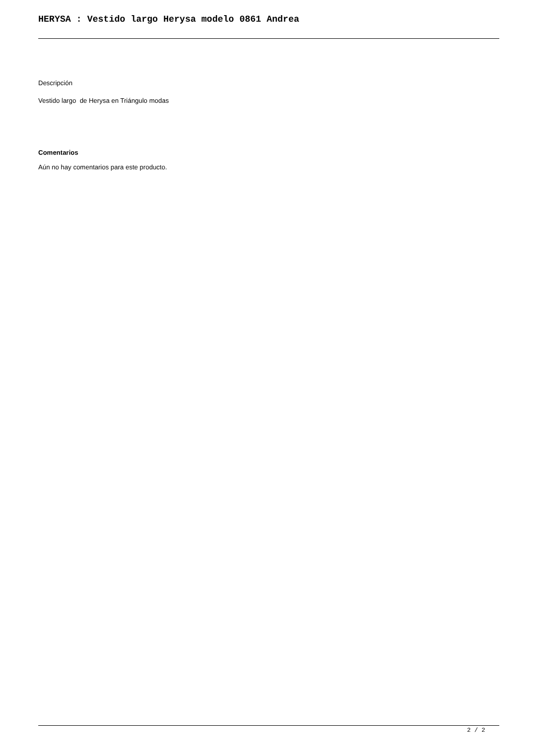HERYSA : Vestido largo Herysa modelo 0861 Andrea
Descripción
Vestido largo de Herysa en Triángulo modas
Comentarios
Aún no hay comentarios para este producto.
2 / 2